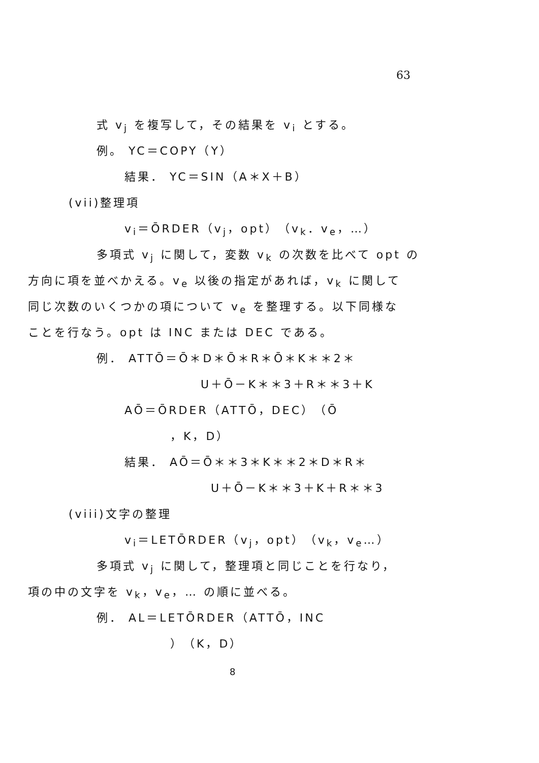63
式 v<sub>j</sub> を複写して，その結果を v<sub>i</sub> とする。
例。 YC＝COPY（Y）
結果． YC＝SIN（A＊X＋B）
(vii)整理項
v<sub>i</sub>＝ŌRDER（v<sub>j</sub>，opt）（v<sub>k</sub>．v<sub>e</sub>，…）
多項式 v<sub>j</sub> に関して，変数 v<sub>k</sub> の次数を比べて opt の
方向に項を並べかえる。v<sub>e</sub> 以後の指定があれば，v<sub>k</sub> に関して
同じ次数のいくつかの項について v<sub>e</sub> を整理する。以下同様な
ことを行なう。opt は INC または DEC である。
例． ATTŌ＝Ō＊D＊Ō＊R＊Ō＊K＊＊2＊
U＋Ō－K＊＊3＋R＊＊3＋K
AŌ＝ŌRDER（ATTŌ，DEC）（Ō
，K，D）
結果． AŌ＝Ō＊＊3＊K＊＊2＊D＊R＊
U＋Ō－K＊＊3＋K＋R＊＊3
(viii)文字の整理
v<sub>i</sub>＝LETŌRDER（v<sub>j</sub>，opt）（v<sub>k</sub>，v<sub>e</sub>…）
多項式 v<sub>j</sub> に関して，整理項と同じことを行なり，
項の中の文字を v<sub>k</sub>，v<sub>e</sub>，… の順に並べる。
例． AL＝LETŌRDER（ATTŌ，INC
）（K，D）
8